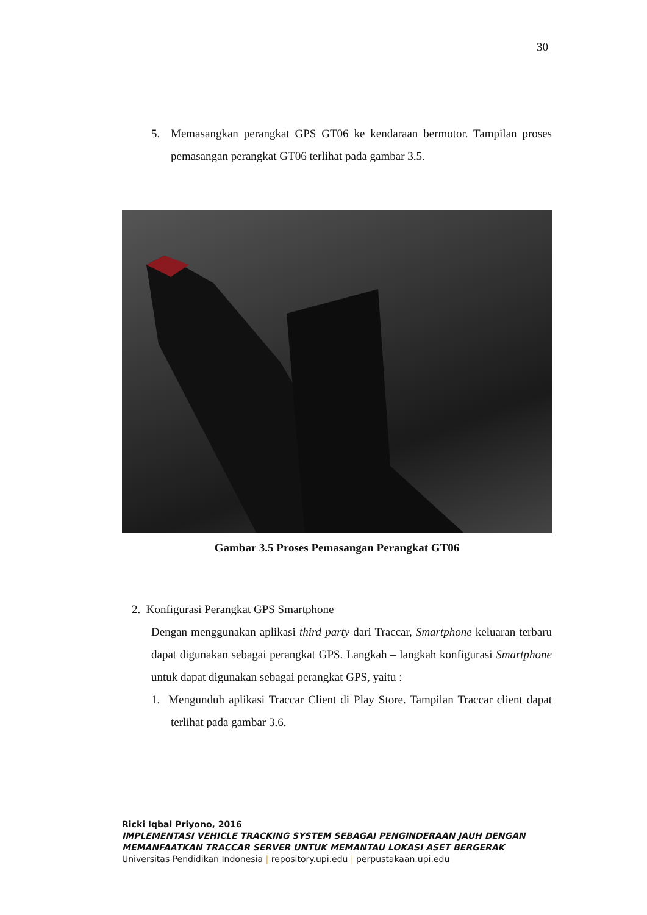30
5. Memasangkan perangkat GPS GT06 ke kendaraan bermotor. Tampilan proses pemasangan perangkat GT06 terlihat pada gambar 3.5.
Gambar 3.5 Proses Pemasangan Perangkat GT06
2. Konfigurasi Perangkat GPS Smartphone
Dengan menggunakan aplikasi third party dari Traccar, Smartphone keluaran terbaru dapat digunakan sebagai perangkat GPS. Langkah – langkah konfigurasi Smartphone untuk dapat digunakan sebagai perangkat GPS, yaitu :
1. Mengunduh aplikasi Traccar Client di Play Store. Tampilan Traccar client dapat terlihat pada gambar 3.6.
Ricki Iqbal Priyono, 2016
IMPLEMENTASI VEHICLE TRACKING SYSTEM SEBAGAI PENGINDERAAN JAUH DENGAN
MEMANFAATKAN TRACCAR SERVER UNTUK MEMANTAU LOKASI ASET BERGERAK
Universitas Pendidikan Indonesia | repository.upi.edu | perpustakaan.upi.edu